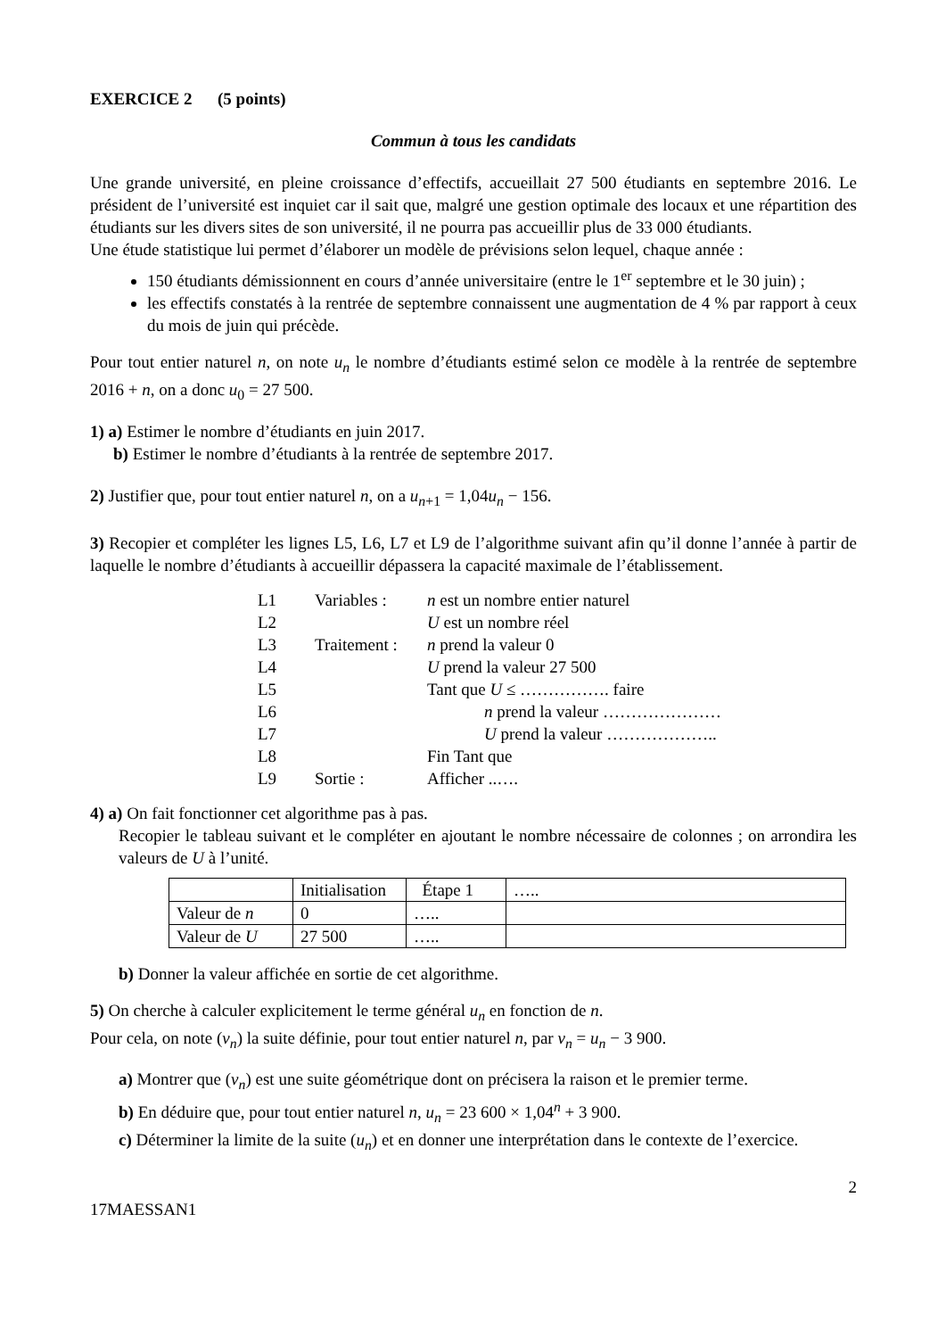EXERCICE 2 (5 points)
Commun à tous les candidats
Une grande université, en pleine croissance d’effectifs, accueillait 27 500 étudiants en septembre 2016. Le président de l’université est inquiet car il sait que, malgré une gestion optimale des locaux et une répartition des étudiants sur les divers sites de son université, il ne pourra pas accueillir plus de 33 000 étudiants.
Une étude statistique lui permet d’élaborer un modèle de prévisions selon lequel, chaque année :
150 étudiants démissionnent en cours d’année universitaire (entre le 1<sup>er</sup> septembre et le 30 juin) ;
les effectifs constatés à la rentrée de septembre connaissent une augmentation de 4 % par rapport à ceux du mois de juin qui précède.
Pour tout entier naturel n, on note u<sub>n</sub> le nombre d’étudiants estimé selon ce modèle à la rentrée de septembre 2016 + n, on a donc u<sub>0</sub> = 27 500.
1) a) Estimer le nombre d’étudiants en juin 2017.
b) Estimer le nombre d’étudiants à la rentrée de septembre 2017.
2) Justifier que, pour tout entier naturel n, on a u<sub>n+1</sub> = 1,04u<sub>n</sub> − 156.
3) Recopier et compléter les lignes L5, L6, L7 et L9 de l’algorithme suivant afin qu’il donne l’année à partir de laquelle le nombre d’étudiants à accueillir dépassera la capacité maximale de l’établissement.
| L1 | Variables : | n est un nombre entier naturel |
| L2 | | U est un nombre réel |
| L3 | Traitement : | n prend la valeur 0 |
| L4 | | U prend la valeur 27 500 |
| L5 | | Tant que U ≤ ……………. faire |
| L6 | | n prend la valeur ………………… |
| L7 | | U prend la valeur ……………….. |
| L8 | | Fin Tant que |
| L9 | Sortie : | Afficher ..…. |
4) a) On fait fonctionner cet algorithme pas à pas.
Recopier le tableau suivant et le compléter en ajoutant le nombre nécessaire de colonnes ; on arrondira les valeurs de U à l’unité.
| | Initialisation | Étape 1 | ….. |
| Valeur de n | 0 | ….. | |
| Valeur de U | 27 500 | ….. | |
b) Donner la valeur affichée en sortie de cet algorithme.
5) On cherche à calculer explicitement le terme général u<sub>n</sub> en fonction de n.
Pour cela, on note (v<sub>n</sub>) la suite définie, pour tout entier naturel n, par v<sub>n</sub> = u<sub>n</sub> − 3 900.
a) Montrer que (v<sub>n</sub>) est une suite géométrique dont on précisera la raison et le premier terme.
b) En déduire que, pour tout entier naturel n, u<sub>n</sub> = 23 600 × 1,04<sup>n</sup> + 3 900.
c) Déterminer la limite de la suite (u<sub>n</sub>) et en donner une interprétation dans le contexte de l’exercice.
2
17MAESSAN1